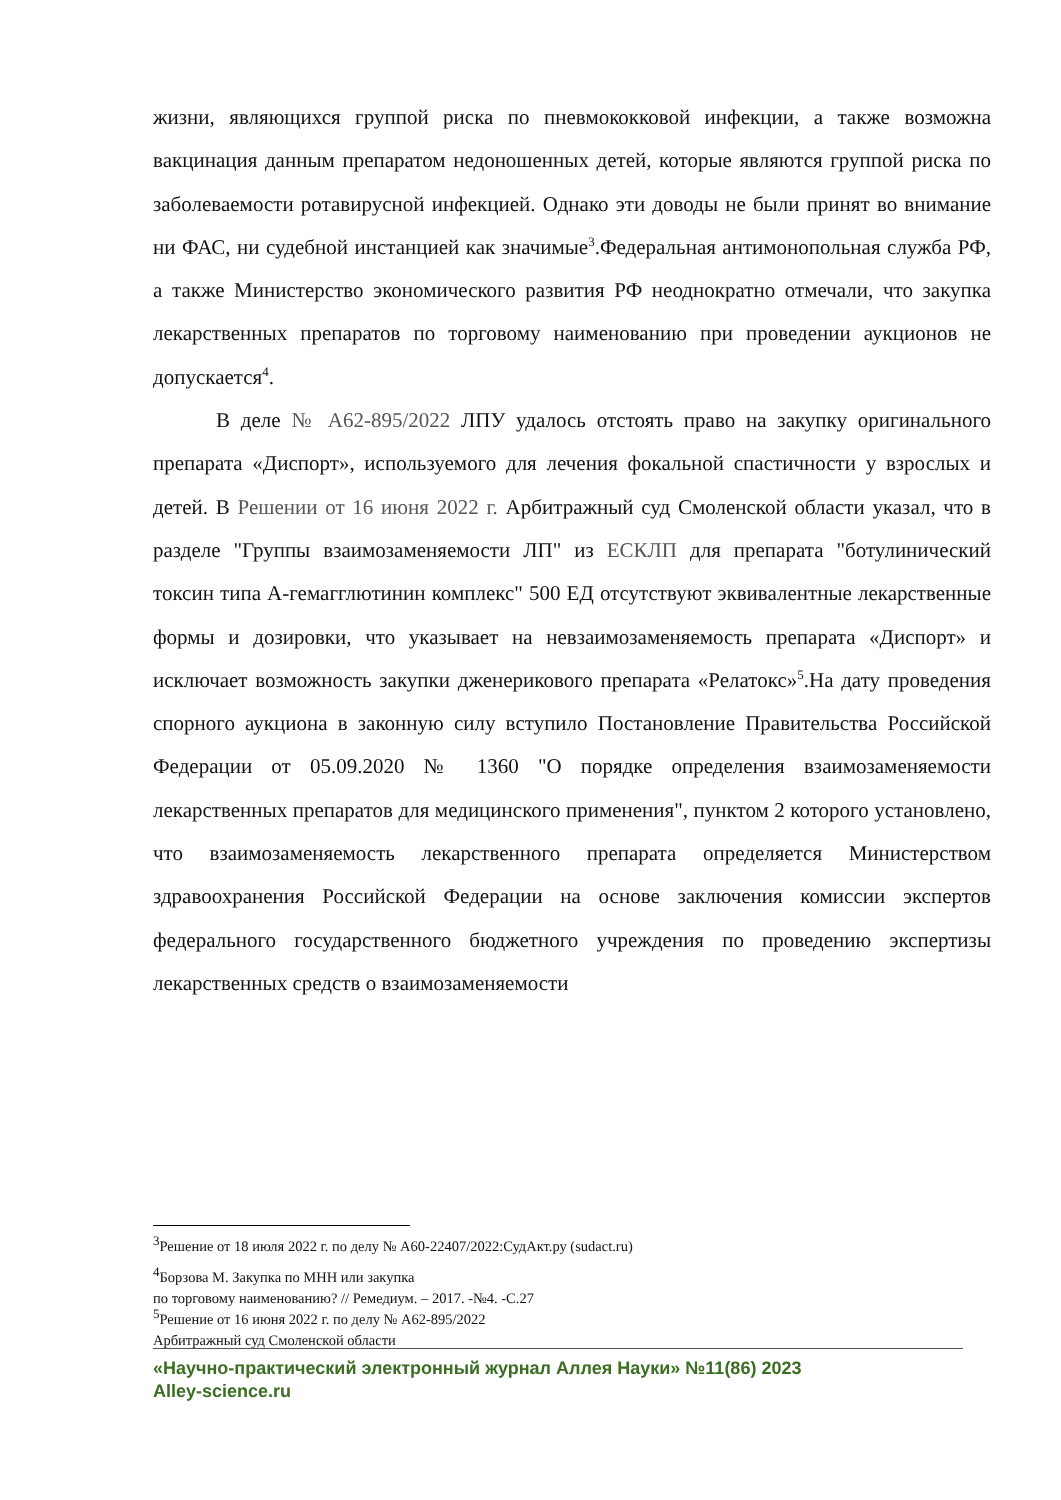жизни, являющихся группой риска по пневмококковой инфекции, а также возможна вакцинация данным препаратом недоношенных детей, которые являются группой риска по заболеваемости ротавирусной инфекцией. Однако эти доводы не были принят во внимание ни ФАС, ни судебной инстанцией как значимые<sup>3</sup>.Федеральная антимонопольная служба РФ, а также Министерство экономического развития РФ неоднократно отмечали, что закупка лекарственных препаратов по торговому наименованию при проведении аукционов не допускается<sup>4</sup>.
В деле № А62-895/2022 ЛПУ удалось отстоять право на закупку оригинального препарата «Диспорт», используемого для лечения фокальной спастичности у взрослых и детей. В Решении от 16 июня 2022 г. Арбитражный суд Смоленской области указал, что в разделе "Группы взаимозаменяемости ЛП" из ЕСКЛП для препарата "ботулинический токсин типа А-гемагглютинин комплекс" 500 ЕД отсутствуют эквивалентные лекарственные формы и дозировки, что указывает на невзаимозаменяемость препарата «Диспорт» и исключает возможность закупки дженерикового препарата «Релатокс»<sup>5</sup>.На дату проведения спорного аукциона в законную силу вступило Постановление Правительства Российской Федерации от 05.09.2020 № 1360 "О порядке определения взаимозаменяемости лекарственных препаратов для медицинского применения", пунктом 2 которого установлено, что взаимозаменяемость лекарственного препарата определяется Министерством здравоохранения Российской Федерации на основе заключения комиссии экспертов федерального государственного бюджетного учреждения по проведению экспертизы лекарственных средств о взаимозаменяемости
<sup>3</sup> Решение от 18 июля 2022 г. по делу № А60-22407/2022:СудАкт.ру (sudact.ru)
<sup>4</sup> Борзова М. Закупка по МНН или закупка
по торговому наименованию? // Ремедиум. – 2017. -№4. -С.27
<sup>5</sup> Решение от 16 июня 2022 г. по делу № А62-895/2022
Арбитражный суд Смоленской области
«Научно-практический электронный журнал Аллея Науки» №11(86) 2023
Alley-science.ru